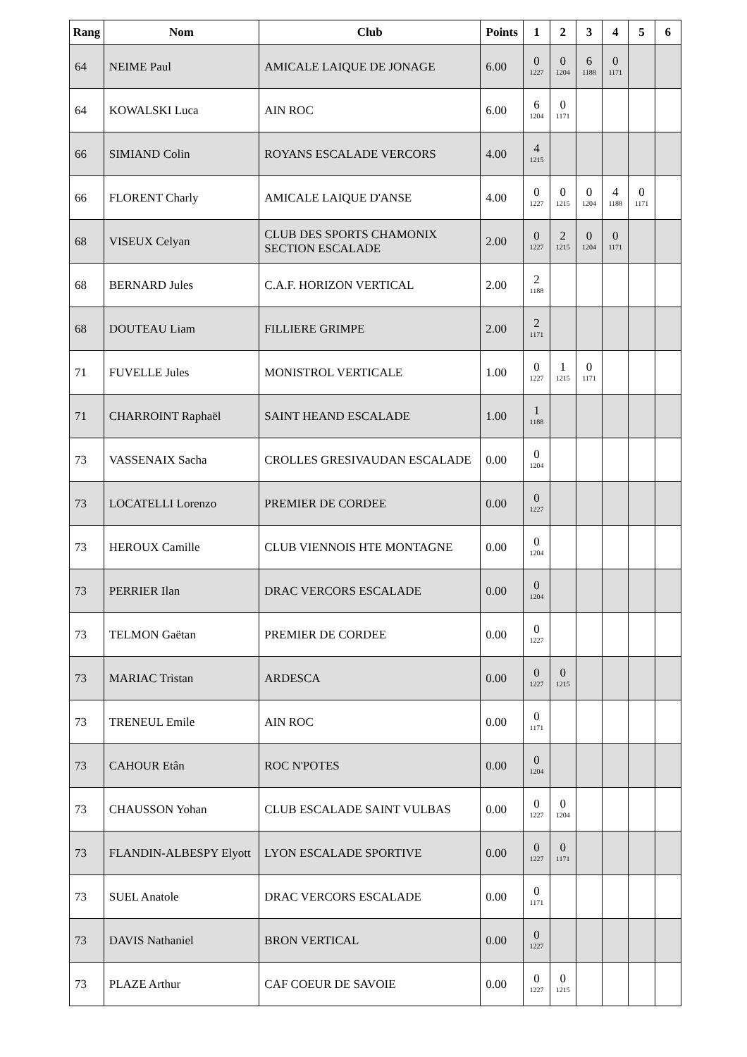| Rang | Nom | Club | Points | 1 | 2 | 3 | 4 | 5 | 6 |
| --- | --- | --- | --- | --- | --- | --- | --- | --- | --- |
| 64 | NEIME Paul | AMICALE LAIQUE DE JONAGE | 6.00 | 0 1227 | 0 1204 | 6 1188 | 0 1171 | | |
| 64 | KOWALSKI Luca | AIN ROC | 6.00 | 6 1204 | 0 1171 | | | | |
| 66 | SIMIAND Colin | ROYANS ESCALADE VERCORS | 4.00 | 4 1215 | | | | | |
| 66 | FLORENT Charly | AMICALE LAIQUE D'ANSE | 4.00 | 0 1227 | 0 1215 | 0 1204 | 4 1188 | 0 1171 | |
| 68 | VISEUX Celyan | CLUB DES SPORTS CHAMONIX SECTION ESCALADE | 2.00 | 0 1227 | 2 1215 | 0 1204 | 0 1171 | | |
| 68 | BERNARD Jules | C.A.F. HORIZON VERTICAL | 2.00 | 2 1188 | | | | | |
| 68 | DOUTEAU Liam | FILLIERE GRIMPE | 2.00 | 2 1171 | | | | | |
| 71 | FUVELLE Jules | MONISTROL VERTICALE | 1.00 | 0 1227 | 1 1215 | 0 1171 | | | |
| 71 | CHARROINT Raphaël | SAINT HEAND ESCALADE | 1.00 | 1 1188 | | | | | |
| 73 | VASSENAIX Sacha | CROLLES GRESIVAUDAN ESCALADE | 0.00 | 0 1204 | | | | | |
| 73 | LOCATELLI Lorenzo | PREMIER DE CORDEE | 0.00 | 0 1227 | | | | | |
| 73 | HEROUX Camille | CLUB VIENNOIS HTE MONTAGNE | 0.00 | 0 1204 | | | | | |
| 73 | PERRIER Ilan | DRAC VERCORS ESCALADE | 0.00 | 0 1204 | | | | | |
| 73 | TELMON Gaëtan | PREMIER DE CORDEE | 0.00 | 0 1227 | | | | | |
| 73 | MARIAC Tristan | ARDESCA | 0.00 | 0 1227 | 0 1215 | | | | |
| 73 | TRENEUL Emile | AIN ROC | 0.00 | 0 1171 | | | | | |
| 73 | CAHOUR Etân | ROC N'POTES | 0.00 | 0 1204 | | | | | |
| 73 | CHAUSSON Yohan | CLUB ESCALADE SAINT VULBAS | 0.00 | 0 1227 | 0 1204 | | | | |
| 73 | FLANDIN-ALBESPY Elyott | LYON ESCALADE SPORTIVE | 0.00 | 0 1227 | 0 1171 | | | | |
| 73 | SUEL Anatole | DRAC VERCORS ESCALADE | 0.00 | 0 1171 | | | | | |
| 73 | DAVIS Nathaniel | BRON VERTICAL | 0.00 | 0 1227 | | | | | |
| 73 | PLAZE Arthur | CAF COEUR DE SAVOIE | 0.00 | 0 1227 | 0 1215 | | | | |